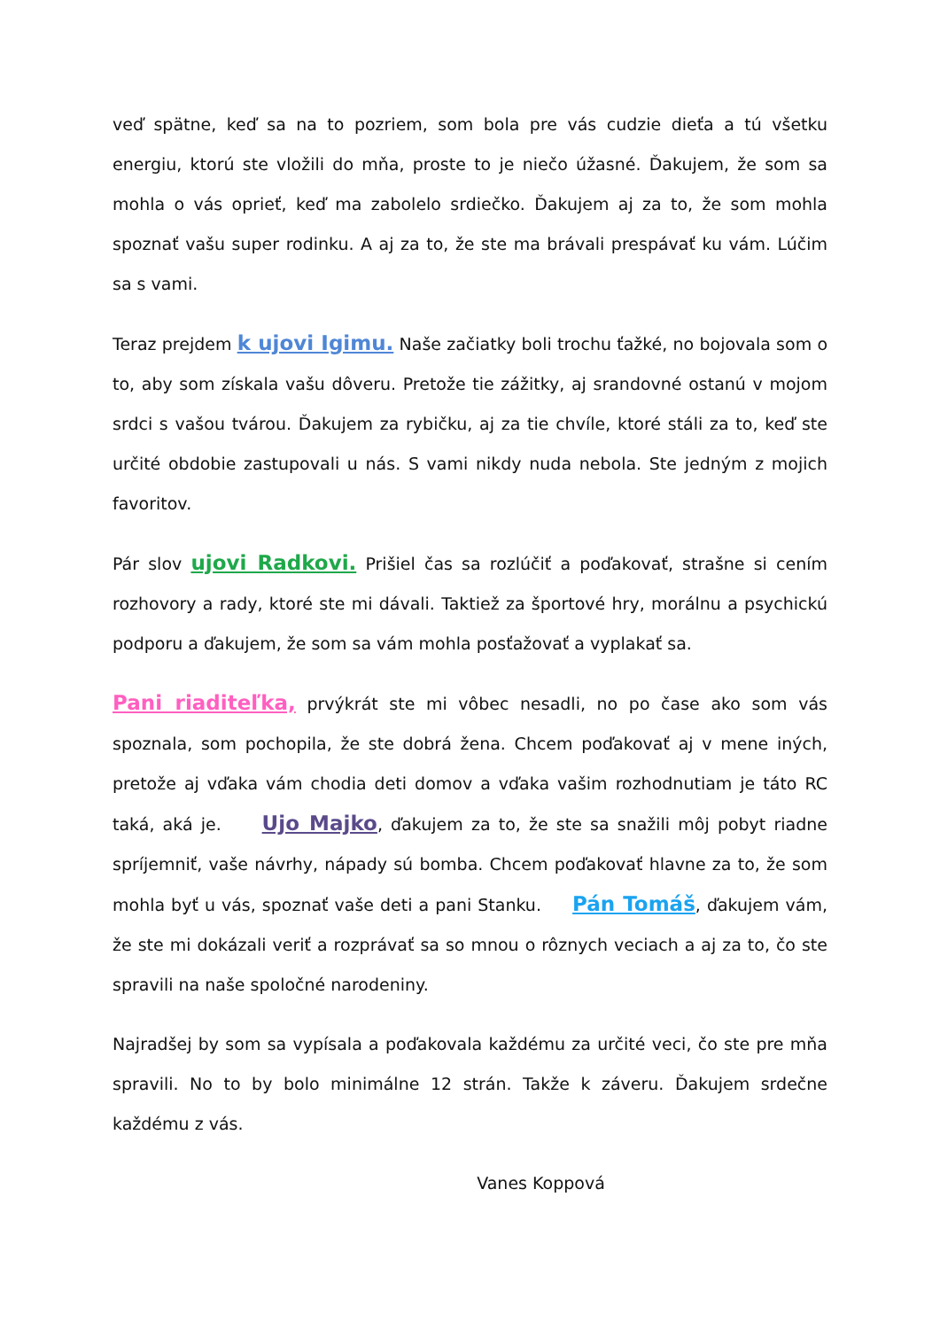veď spätne, keď sa na to pozriem, som bola pre vás cudzie dieťa a tú všetku energiu, ktorú ste vložili do mňa, proste to je niečo úžasné. Ďakujem, že som sa mohla o vás oprieť, keď ma zabolelo srdiečko. Ďakujem aj za to, že som mohla spoznať vašu super rodinku. A aj za to, že ste ma brávali prespávať ku vám. Lúčim sa s vami.
Teraz prejdem k ujovi Igimu. Naše začiatky boli trochu ťažké, no bojovala som o to, aby som získala vašu dôveru. Pretože tie zážitky, aj srandovné ostanú v mojom srdci s vašou tvárou. Ďakujem za rybičku, aj za tie chvíle, ktoré stáli za to, keď ste určité obdobie zastupovali u nás. S vami nikdy nuda nebola. Ste jedným z mojich favoritov.
Pár slov ujovi Radkovi. Prišiel čas sa rozlúčiť a poďakovať, strašne si cením rozhovory a rady, ktoré ste mi dávali. Taktiež za športové hry, morálnu a psychickú podporu a ďakujem, že som sa vám mohla posťažovať a vyplakať sa.
Pani riaditeľka, prvýkrát ste mi vôbec nesadli, no po čase ako som vás spoznala, som pochopila, že ste dobrá žena. Chcem poďakovať aj v mene iných, pretože aj vďaka vám chodia deti domov a vďaka vašim rozhodnutiam je táto RC taká, aká je. Ujo Majko, ďakujem za to, že ste sa snažili môj pobyt riadne spríjemniť, vaše návrhy, nápady sú bomba. Chcem poďakovať hlavne za to, že som mohla byť u vás, spoznať vaše deti a pani Stanku. Pán Tomáš, ďakujem vám, že ste mi dokázali veriť a rozprávať sa so mnou o rôznych veciach a aj za to, čo ste spravili na naše spoločné narodeniny.
Najradšej by som sa vypísala a poďakovala každému za určité veci, čo ste pre mňa spravili. No to by bolo minimálne 12 strán. Takže k záveru. Ďakujem srdečne každému z vás.
Vanes Koppová